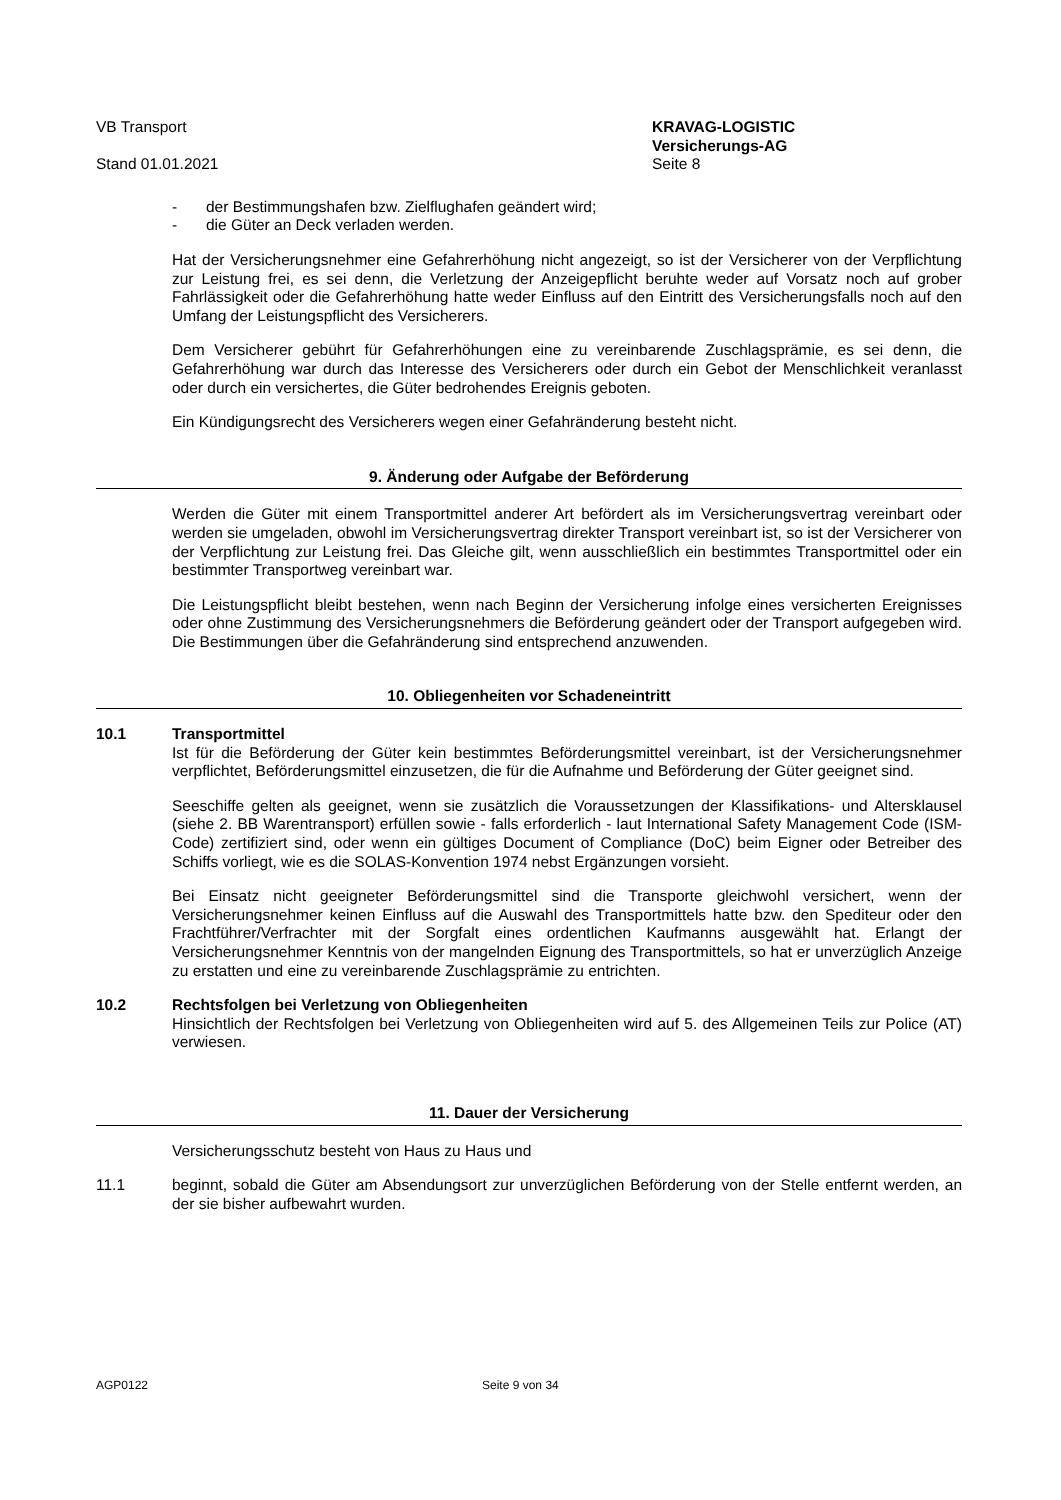VB Transport
Stand 01.01.2021
KRAVAG-LOGISTIC
Versicherungs-AG
Seite 8
- der Bestimmungshafen bzw. Zielflughafen geändert wird;
- die Güter an Deck verladen werden.
Hat der Versicherungsnehmer eine Gefahrerhöhung nicht angezeigt, so ist der Versicherer von der Verpflichtung zur Leistung frei, es sei denn, die Verletzung der Anzeigepflicht beruhte weder auf Vorsatz noch auf grober Fahrlässigkeit oder die Gefahrerhöhung hatte weder Einfluss auf den Eintritt des Versicherungsfalls noch auf den Umfang der Leistungspflicht des Versicherers.
Dem Versicherer gebührt für Gefahrerhöhungen eine zu vereinbarende Zuschlagsprämie, es sei denn, die Gefahrerhöhung war durch das Interesse des Versicherers oder durch ein Gebot der Menschlichkeit veranlasst oder durch ein versichertes, die Güter bedrohendes Ereignis geboten.
Ein Kündigungsrecht des Versicherers wegen einer Gefahränderung besteht nicht.
9. Änderung oder Aufgabe der Beförderung
Werden die Güter mit einem Transportmittel anderer Art befördert als im Versicherungsvertrag vereinbart oder werden sie umgeladen, obwohl im Versicherungsvertrag direkter Transport vereinbart ist, so ist der Versicherer von der Verpflichtung zur Leistung frei. Das Gleiche gilt, wenn ausschließlich ein bestimmtes Transportmittel oder ein bestimmter Transportweg vereinbart war.
Die Leistungspflicht bleibt bestehen, wenn nach Beginn der Versicherung infolge eines versicherten Ereignisses oder ohne Zustimmung des Versicherungsnehmers die Beförderung geändert oder der Transport aufgegeben wird. Die Bestimmungen über die Gefahränderung sind entsprechend anzuwenden.
10. Obliegenheiten vor Schadeneintritt
10.1 Transportmittel
Ist für die Beförderung der Güter kein bestimmtes Beförderungsmittel vereinbart, ist der Versicherungsnehmer verpflichtet, Beförderungsmittel einzusetzen, die für die Aufnahme und Beförderung der Güter geeignet sind.
Seeschiffe gelten als geeignet, wenn sie zusätzlich die Voraussetzungen der Klassifikations- und Altersklausel (siehe 2. BB Warentransport) erfüllen sowie - falls erforderlich - laut International Safety Management Code (ISM-Code) zertifiziert sind, oder wenn ein gültiges Document of Compliance (DoC) beim Eigner oder Betreiber des Schiffs vorliegt, wie es die SOLAS-Konvention 1974 nebst Ergänzungen vorsieht.
Bei Einsatz nicht geeigneter Beförderungsmittel sind die Transporte gleichwohl versichert, wenn der Versicherungsnehmer keinen Einfluss auf die Auswahl des Transportmittels hatte bzw. den Spediteur oder den Frachtführer/Verfrachter mit der Sorgfalt eines ordentlichen Kaufmanns ausgewählt hat. Erlangt der Versicherungsnehmer Kenntnis von der mangelnden Eignung des Transportmittels, so hat er unverzüglich Anzeige zu erstatten und eine zu vereinbarende Zuschlagsprämie zu entrichten.
10.2 Rechtsfolgen bei Verletzung von Obliegenheiten
Hinsichtlich der Rechtsfolgen bei Verletzung von Obliegenheiten wird auf 5. des Allgemeinen Teils zur Police (AT) verwiesen.
11. Dauer der Versicherung
Versicherungsschutz besteht von Haus zu Haus und
11.1 beginnt, sobald die Güter am Absendungsort zur unverzüglichen Beförderung von der Stelle entfernt werden, an der sie bisher aufbewahrt wurden.
AGP0122 Seite 9 von 34